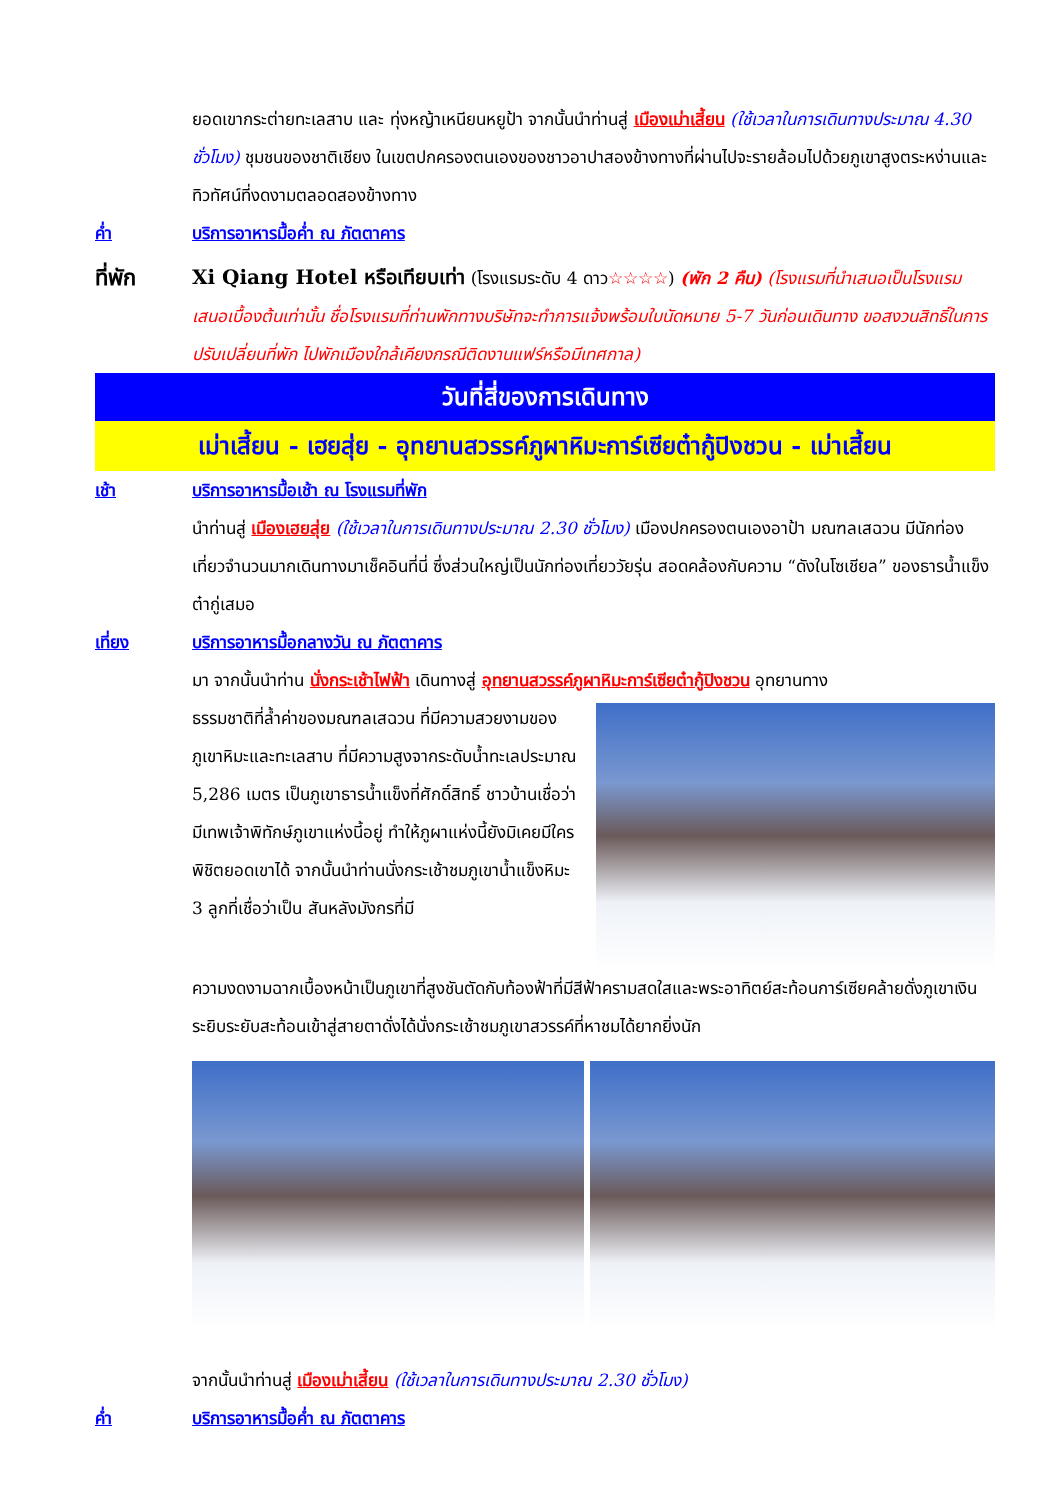ยอดเขากระต่ายทะเลสาบ และ ทุ่งหญ้าเหนียนหยูป้า จากนั้นนำท่านสู่ เมืองเม่าเสี้ยน (ใช้เวลาในการเดินทางประมาณ 4.30 ชั่วโมง) ชุมชนของชาติเชียง ในเขตปกครองตนเองของชาวอาปาสองข้างทางที่ผ่านไปจะรายล้อมไปด้วยภูเขาสูงตระหง่านและทิวทัศน์ที่งดงามตลอดสองข้างทาง
ค่ำ บริการอาหารมื้อค่ำ ณ ภัตตาคาร
ที่พัก Xi Qiang Hotel หรือเทียบเท่า (โรงแรมระดับ 4 ดาว☆☆☆☆) (พัก 2 คืน) (โรงแรมที่นำเสนอเป็นโรงแรมเสนอเบื้องต้นเท่านั้น ชื่อโรงแรมที่ท่านพักทางบริษัทจะทำการแจ้งพร้อมใบนัดหมาย 5-7 วันก่อนเดินทาง ขอสงวนสิทธิ์ในการปรับเปลี่ยนที่พัก ไปพักเมืองใกล้เคียงกรณีติดงานแฟร์หรือมีเทศกาล)
วันที่สี่ของการเดินทาง
เม่าเสี้ยน - เฮยสุ่ย - อุทยานสวรรค์ภูผาหิมะการ์เซียต๋ากู้ปิงชวน - เม่าเสี้ยน
เช้า บริการอาหารมื้อเช้า ณ โรงแรมที่พัก
นำท่านสู่ เมืองเฮยสุ่ย (ใช้เวลาในการเดินทางประมาณ 2.30 ชั่วโมง) เมืองปกครองตนเองอาป้า มณฑลเสฉวน มีนักท่องเที่ยวจำนวนมากเดินทางมาเช็คอินที่นี่ ซึ่งส่วนใหญ่เป็นนักท่องเที่ยววัยรุ่น สอดคล้องกับความ “ดังในโซเชียล” ของธารน้ำแข็งต๋ากู่เสมอ
เที่ยง บริการอาหารมื้อกลางวัน ณ ภัตตาคาร
มา จากนั้นนำท่าน นั่งกระเช้าไฟฟ้า เดินทางสู่ อุทยานสวรรค์ภูผาหิมะการ์เซียต๋ากู้ปิงชวน อุทยานทาง
ธรรมชาติที่ล้ำค่าของมณฑลเสฉวน ที่มีความสวยงามของภูเขาหิมะและทะเลสาบ ที่มีความสูงจากระดับน้ำทะเลประมาณ 5,286 เมตร เป็นภูเขาธารน้ำแข็งที่ศักดิ์สิทธิ์ ชาวบ้านเชื่อว่ามีเทพเจ้าพิทักษ์ภูเขาแห่งนี้อยู่ ทำให้ภูผาแห่งนี้ยังมิเคยมีใครพิชิตยอดเขาได้ จากนั้นนำท่านนั่งกระเช้าชมภูเขาน้ำแข็งหิมะ 3 ลูกที่เชื่อว่าเป็น สันหลังมังกรที่มี
ความงดงามฉากเบื้องหน้าเป็นภูเขาที่สูงชันตัดกับท้องฟ้าที่มีสีฟ้าครามสดใสและพระอาทิตย์สะท้อนการ์เซียคล้ายดั่งภูเขาเงินระยิบระยับสะท้อนเข้าสู่สายตาดั่งได้นั่งกระเช้าชมภูเขาสวรรค์ที่หาชมได้ยากยิ่งนัก
จากนั้นนำท่านสู่ เมืองเม่าเสี้ยน (ใช้เวลาในการเดินทางประมาณ 2.30 ชั่วโมง)
ค่ำ บริการอาหารมื้อค่ำ ณ ภัตตาคาร